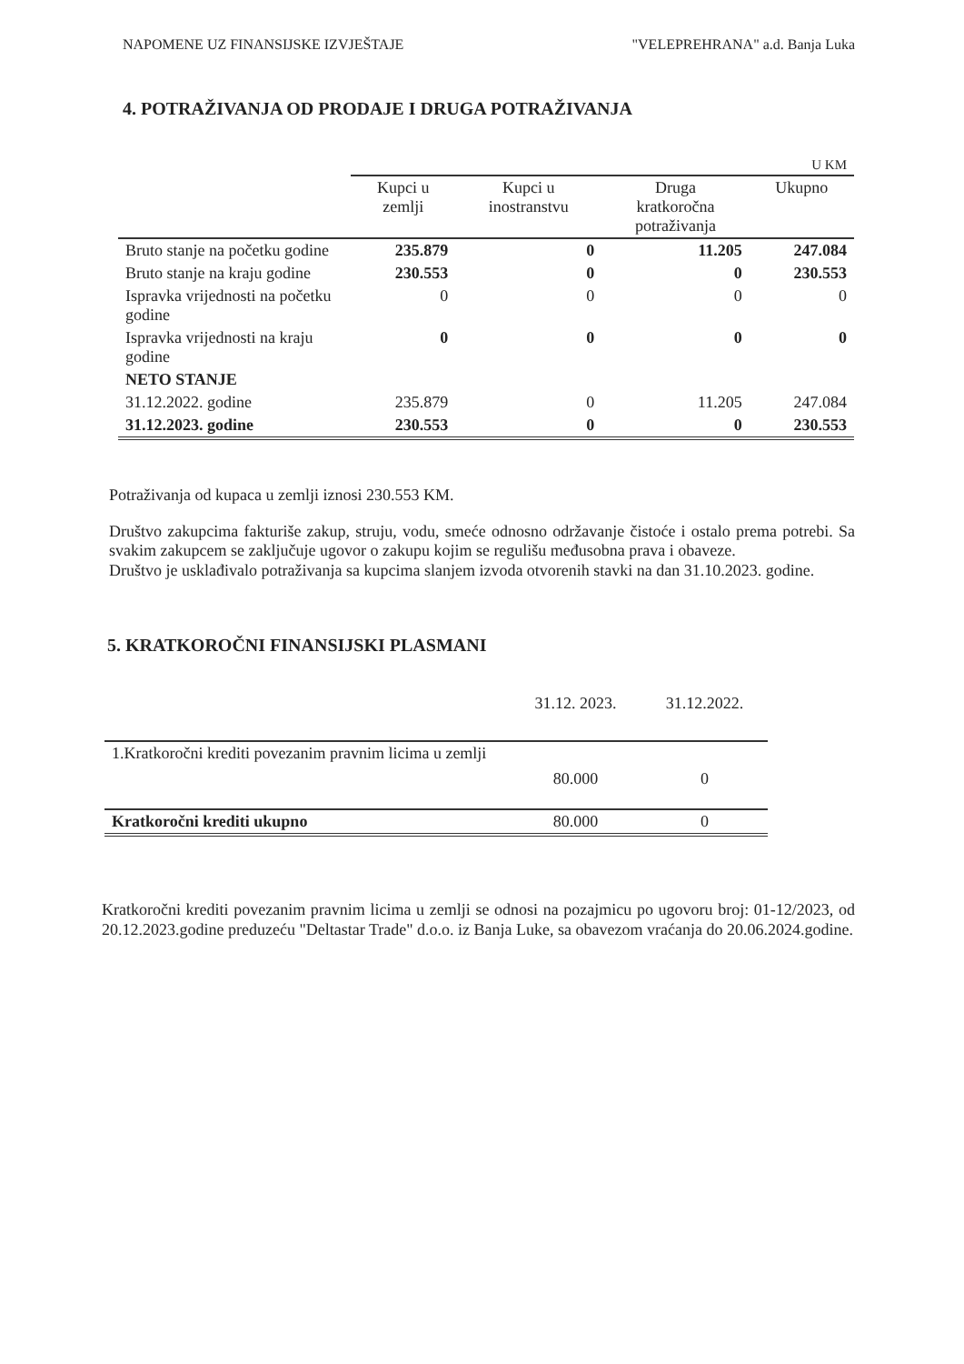NAPOMENE UZ FINANSIJSKE IZVJEŠTAJE "VELEPREHRANA" a.d. Banja Luka
4. POTRAŽIVANJA OD PRODAJE I DRUGA POTRAŽIVANJA
| | U KM | | | |
| | Kupci u zemlji | Kupci u inostranstvu | Druga kratkoročna potraživanja | Ukupno |
| Bruto stanje na početku godine | 235.879 | 0 | 11.205 | 247.084 |
| Bruto stanje na kraju godine | 230.553 | 0 | 0 | 230.553 |
| Ispravka vrijednosti na početku godine | 0 | 0 | 0 | 0 |
| Ispravka vrijednosti na kraju godine | 0 | 0 | 0 | 0 |
| NETO STANJE | | | | |
| 31.12.2022. godine | 235.879 | 0 | 11.205 | 247.084 |
| 31.12.2023. godine | 230.553 | 0 | 0 | 230.553 |
Potraživanja od kupaca u zemlji iznosi 230.553 KM.
Društvo zakupcima fakturiše zakup, struju, vodu, smeće odnosno održavanje čistoće i ostalo prema potrebi. Sa svakim zakupcem se zaključuje ugovor o zakupu kojim se regulišu međusobna prava i obaveze.
Društvo je usklađivalo potraživanja sa kupcima slanjem izvoda otvorenih stavki na dan 31.10.2023. godine.
5. KRATKOROČNI FINANSIJSKI PLASMANI
| | 31.12. 2023. | 31.12.2022. |
| 1.Kratkoročni krediti povezanim pravnim licima u zemlji | 80.000 | 0 |
| Kratkoročni krediti ukupno | 80.000 | 0 |
Kratkoročni krediti povezanim pravnim licima u zemlji se odnosi na pozajmicu po ugovoru broj: 01-12/2023, od 20.12.2023.godine preduzeću "Deltastar Trade" d.o.o. iz Banja Luke, sa obavezom vraćanja do 20.06.2024.godine.